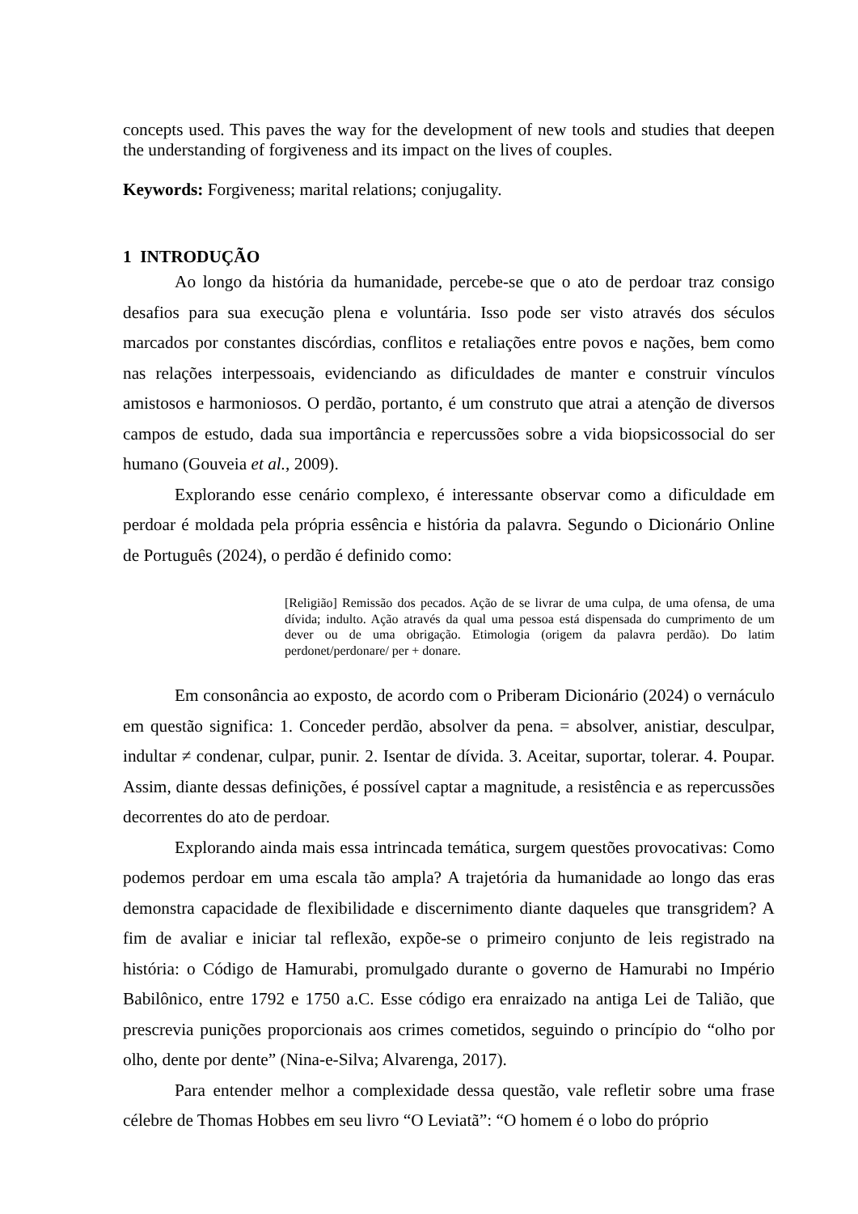concepts used. This paves the way for the development of new tools and studies that deepen the understanding of forgiveness and its impact on the lives of couples.
Keywords: Forgiveness; marital relations; conjugality.
1 INTRODUÇÃO
Ao longo da história da humanidade, percebe-se que o ato de perdoar traz consigo desafios para sua execução plena e voluntária. Isso pode ser visto através dos séculos marcados por constantes discórdias, conflitos e retaliações entre povos e nações, bem como nas relações interpessoais, evidenciando as dificuldades de manter e construir vínculos amistosos e harmoniosos. O perdão, portanto, é um construto que atrai a atenção de diversos campos de estudo, dada sua importância e repercussões sobre a vida biopsicossocial do ser humano (Gouveia et al., 2009).
Explorando esse cenário complexo, é interessante observar como a dificuldade em perdoar é moldada pela própria essência e história da palavra. Segundo o Dicionário Online de Português (2024), o perdão é definido como:
[Religião] Remissão dos pecados. Ação de se livrar de uma culpa, de uma ofensa, de uma dívida; indulto. Ação através da qual uma pessoa está dispensada do cumprimento de um dever ou de uma obrigação. Etimologia (origem da palavra perdão). Do latim perdonet/perdonare/ per + donare.
Em consonância ao exposto, de acordo com o Priberam Dicionário (2024) o vernáculo em questão significa: 1. Conceder perdão, absolver da pena. = absolver, anistiar, desculpar, indultar ≠ condenar, culpar, punir. 2. Isentar de dívida. 3. Aceitar, suportar, tolerar. 4. Poupar. Assim, diante dessas definições, é possível captar a magnitude, a resistência e as repercussões decorrentes do ato de perdoar.
Explorando ainda mais essa intrincada temática, surgem questões provocativas: Como podemos perdoar em uma escala tão ampla? A trajetória da humanidade ao longo das eras demonstra capacidade de flexibilidade e discernimento diante daqueles que transgridem? A fim de avaliar e iniciar tal reflexão, expõe-se o primeiro conjunto de leis registrado na história: o Código de Hamurabi, promulgado durante o governo de Hamurabi no Império Babilônico, entre 1792 e 1750 a.C. Esse código era enraizado na antiga Lei de Talião, que prescrevia punições proporcionais aos crimes cometidos, seguindo o princípio do “olho por olho, dente por dente” (Nina-e-Silva; Alvarenga, 2017).
Para entender melhor a complexidade dessa questão, vale refletir sobre uma frase célebre de Thomas Hobbes em seu livro “O Leviatã”: “O homem é o lobo do próprio